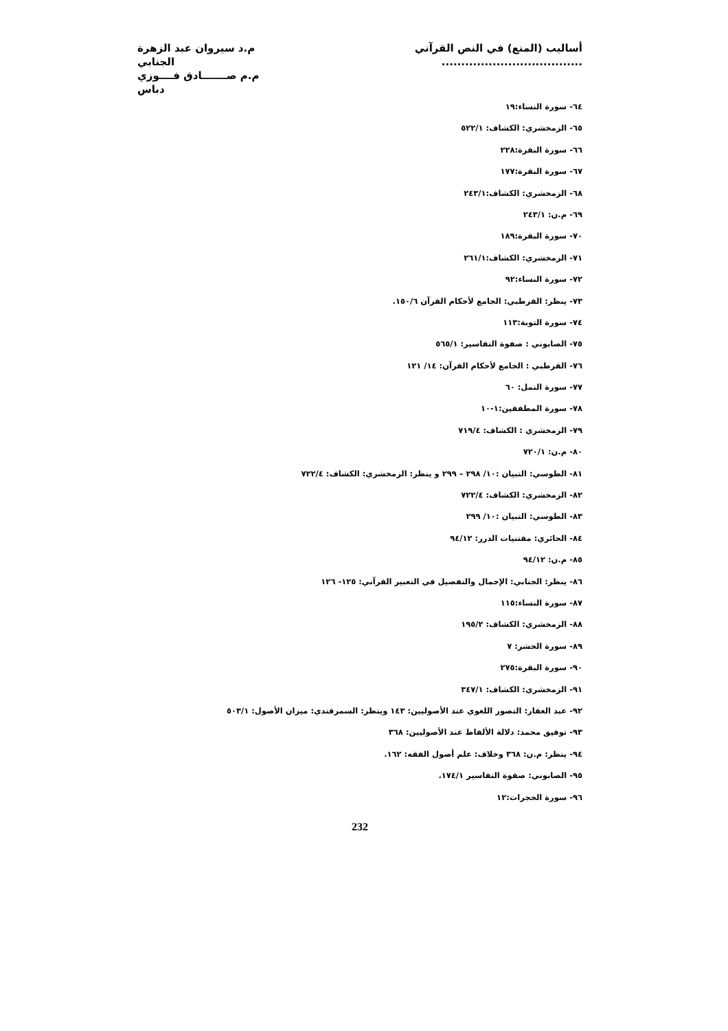أساليب (المنع) في النص القرآني ....................................
م.د سيروان عبد الزهرة الجنابي
م.م صـــــــادق فــــوزي دباس
٦٤- سورة النساء:١٩
٦٥- الزمخشري: الكشاف: ٥٢٢/١
٦٦- سورة البقرة:٢٢٨
٦٧- سورة البقرة:١٧٧
٦٨- الزمخشري: الكشاف:٢٤٣/١
٦٩- م.ن: ٢٤٣/١
٧٠- سورة البقرة:١٨٩
٧١- الزمخشري: الكشاف:٢٦١/١
٧٢- سورة النساء:٩٢
٧٣- ينظر: القرطبي: الجامع لأحكام القرآن ١٥٠/٦.
٧٤- سورة التوبة:١١٣
٧٥- الصابوني : صفوة التفاسير: ٥٦٥/١
٧٦- القرطبي : الجامع لأحكام القرآن: ١٤/ ١٢١
٧٧- سورة النمل: ٦٠
٧٨- سورة المطففين:١-١٠
٧٩- الزمخشري : الكشاف: ٧١٩/٤
٨٠- م.ن: ٧٢٠/١
٨١- الطوسي: التبيان :١٠/ ٢٩٨ – ٢٩٩ و ينظر: الزمخشري: الكشاف: ٧٢٢/٤
٨٢- الزمخشري: الكشاف: ٧٢٢/٤
٨٣- الطوسي: التبيان :١٠/ ٢٩٩
٨٤- الحائري: مقتنيات الدرر: ٩٤/١٢
٨٥- م.ن: ٩٤/١٢
٨٦- ينظر: الجنابي: الإجمال والتفصيل في التعبير القرآني: ١٢٥- ١٢٦
٨٧- سورة النساء:١١٥
٨٨- الزمخشري: الكشاف: ١٩٥/٢
٨٩- سورة الحشر: ٧
٩٠- سورة البقرة:٢٧٥
٩١- الزمخشري: الكشاف: ٣٤٧/١
٩٢- عبد الغفار: التصور اللغوي عند الأصوليين: ١٤٣ وينظر: السمرقندي: ميزان الأصول: ٥٠٣/١
٩٣- توفيق محمد: دلالة الألفاظ عند الأصوليين: ٣٦٨
٩٤- ينظر: م.ن: ٣٦٨ وخلاف: علم أصول الفقه: ١٦٢.
٩٥- الصابوني: صفوة التفاسير ١٧٤/١.
٩٦- سورة الحجرات:١٢
232